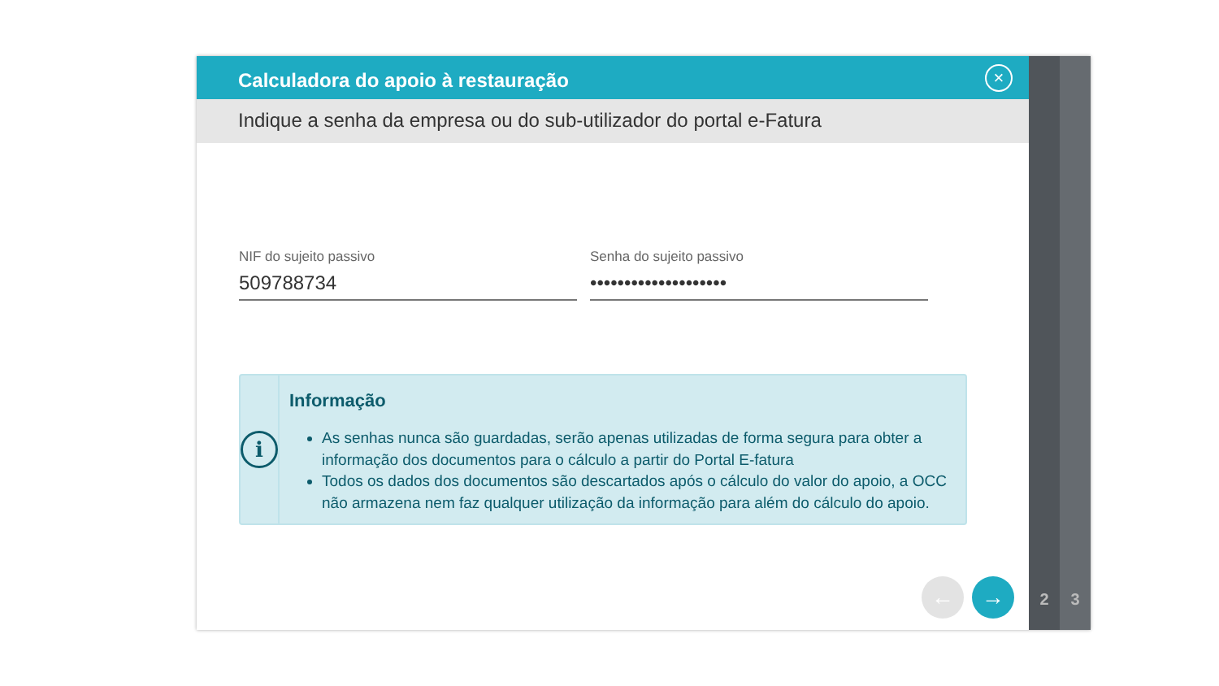Calculadora do apoio à restauração
×
Indique a senha da empresa ou do sub-utilizador do portal e-Fatura
NIF do sujeito passivo
509788734
Senha do sujeito passivo
••••••••••••••••••••
i
Informação
As senhas nunca são guardadas, serão apenas utilizadas de forma segura para obter a informação dos documentos para o cálculo a partir do Portal E-fatura
Todos os dados dos documentos são descartados após o cálculo do valor do apoio, a OCC não armazena nem faz qualquer utilização da informação para além do cálculo do apoio.
← →
2 3